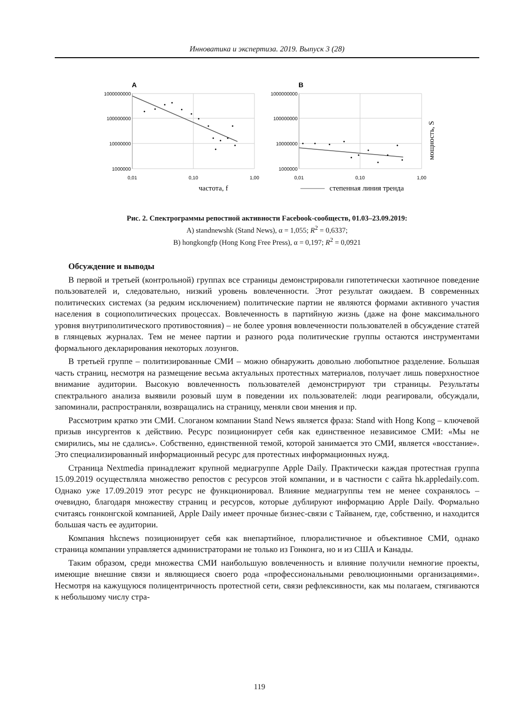Инноватика и экспертиза. 2019. Выпуск 3 (28)
A
B
1000000000
100000000
10000000
1000000
1000000000
100000000
10000000
1000000
0,01
0,10
1,00
0,01
0,10
1,00
частота, f
степенная линия тренда
мощность, S
Рис. 2. Спектрограммы репостной активности Facebook-сообществ, 01.03–23.09.2019:
A) standnewshk (Stand News), α = 1,055; R<sup>2</sup> = 0,6337;
B) hongkongfp (Hong Kong Free Press), α = 0,197; R<sup>2</sup> = 0,0921
Обсуждение и выводы
В первой и третьей (контрольной) группах все страницы демонстрировали гипотетически хаотичное поведение пользователей и, следовательно, низкий уровень вовлеченности. Этот результат ожидаем. В современных политических системах (за редким исключением) политические партии не являются формами активного участия населения в социополитических процессах. Вовлеченность в партийную жизнь (даже на фоне максимального уровня внутриполитического противостояния) – не более уровня вовлеченности пользователей в обсуждение статей в глянцевых журналах. Тем не менее партии и разного рода политические группы остаются инструментами формального декларирования некоторых лозунгов.
В третьей группе – политизированные СМИ – можно обнаружить довольно любопытное разделение. Большая часть страниц, несмотря на размещение весьма актуальных протестных материалов, получает лишь поверхностное внимание аудитории. Высокую вовлеченность пользователей демонстрируют три страницы. Результаты спектрального анализа выявили розовый шум в поведении их пользователей: люди реагировали, обсуждали, запоминали, распространяли, возвращались на страницу, меняли свои мнения и пр.
Рассмотрим кратко эти СМИ. Слоганом компании Stand News является фраза: Stand with Hong Kong – ключевой призыв инсургентов к действию. Ресурс позиционирует себя как единственное независимое СМИ: «Мы не смирились, мы не сдались». Собственно, единственной темой, которой занимается это СМИ, является «восстание». Это специализированный информационный ресурс для протестных информационных нужд.
Страница Nextmedia принадлежит крупной медиагруппе Apple Daily. Практически каждая протестная группа 15.09.2019 осуществляла множество репостов с ресурсов этой компании, и в частности с сайта hk.appledaily.com. Однако уже 17.09.2019 этот ресурс не функционировал. Влияние медиагруппы тем не менее сохранялось – очевидно, благодаря множеству страниц и ресурсов, которые дублируют информацию Apple Daily. Формально считаясь гонконгской компанией, Apple Daily имеет прочные бизнес-связи с Тайванем, где, собственно, и находится большая часть ее аудитории.
Компания hkcnews позиционирует себя как внепартийное, плюралистичное и объективное СМИ, однако страница компании управляется администраторами не только из Гонконга, но и из США и Канады.
Таким образом, среди множества СМИ наибольшую вовлеченность и влияние получили немногие проекты, имеющие внешние связи и являющиеся своего рода «профессиональными революционными организациями». Несмотря на кажущуюся полицентричность протестной сети, связи рефлексивности, как мы полагаем, стягиваются к небольшому числу стра-
119